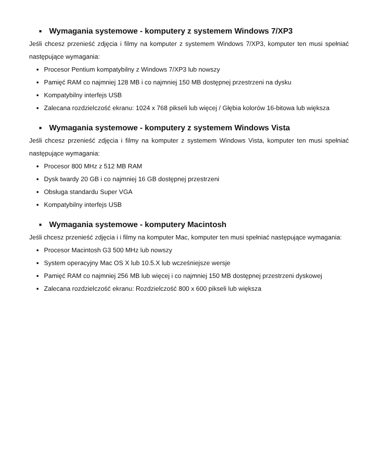■ Wymagania systemowe - komputery z systemem Windows 7/XP3
Jeśli chcesz przenieść zdjęcia i filmy na komputer z systemem Windows 7/XP3, komputer ten musi spełniać następujące wymagania:
Procesor Pentium kompatybilny z Windows 7/XP3 lub nowszy
Pamięć RAM co najmniej 128 MB i co najmniej 150 MB dostępnej przestrzeni na dysku
Kompatybilny interfejs USB
Zalecana rozdzielczość ekranu: 1024 x 768 pikseli lub więcej / Głębia kolorów 16-bitowa lub większa
■ Wymagania systemowe - komputery z systemem Windows Vista
Jeśli chcesz przenieść zdjęcia i filmy na komputer z systemem Windows Vista, komputer ten musi spełniać następujące wymagania:
Procesor 800 MHz z 512 MB RAM
Dysk twardy 20 GB i co najmniej 16 GB dostępnej przestrzeni
Obsługa standardu Super VGA
Kompatybilny interfejs USB
■ Wymagania systemowe - komputery Macintosh
Jeśli chcesz przenieść zdjęcia i i filmy na komputer Mac, komputer ten musi spełniać następujące wymagania:
Procesor Macintosh G3 500 MHz lub nowszy
System operacyjny Mac OS X lub 10.5.X lub wcześniejsze wersje
Pamięć RAM co najmniej 256 MB lub więcej i co najmniej 150 MB dostępnej przestrzeni dyskowej
Zalecana rozdzielczość ekranu: Rozdzielczość 800 x 600 pikseli lub większa